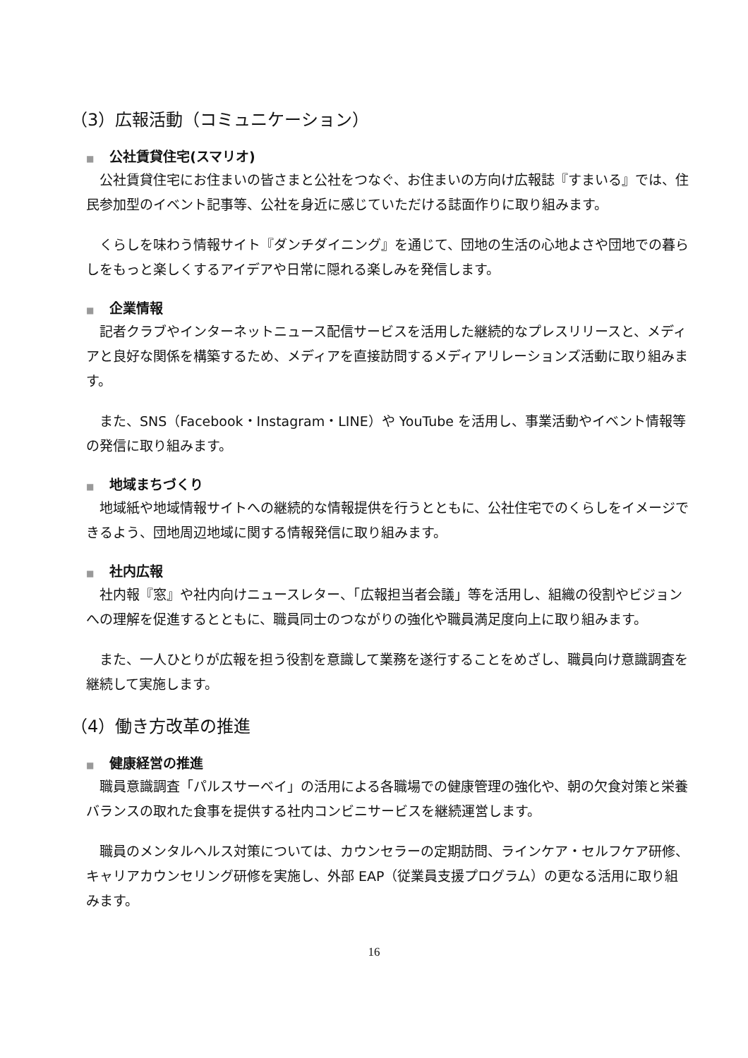（3）広報活動（コミュニケーション）
■ 公社賃貸住宅(スマリオ)
　公社賃貸住宅にお住まいの皆さまと公社をつなぐ、お住まいの方向け広報誌『すまいる』では、住民参加型のイベント記事等、公社を身近に感じていただける誌面作りに取り組みます。
　くらしを味わう情報サイト『ダンチダイニング』を通じて、団地の生活の心地よさや団地での暮らしをもっと楽しくするアイデアや日常に隠れる楽しみを発信します。
■ 企業情報
　記者クラブやインターネットニュース配信サービスを活用した継続的なプレスリリースと、メディアと良好な関係を構築するため、メディアを直接訪問するメディアリレーションズ活動に取り組みます。
　また、SNS（Facebook・Instagram・LINE）や YouTube を活用し、事業活動やイベント情報等の発信に取り組みます。
■ 地域まちづくり
　地域紙や地域情報サイトへの継続的な情報提供を行うとともに、公社住宅でのくらしをイメージできるよう、団地周辺地域に関する情報発信に取り組みます。
■ 社内広報
　社内報『窓』や社内向けニュースレター、「広報担当者会議」等を活用し、組織の役割やビジョンへの理解を促進するとともに、職員同士のつながりの強化や職員満足度向上に取り組みます。
　また、一人ひとりが広報を担う役割を意識して業務を遂行することをめざし、職員向け意識調査を継続して実施します。
（4）働き方改革の推進
■ 健康経営の推進
　職員意識調査「パルスサーベイ」の活用による各職場での健康管理の強化や、朝の欠食対策と栄養バランスの取れた食事を提供する社内コンビニサービスを継続運営します。
　職員のメンタルヘルス対策については、カウンセラーの定期訪問、ラインケア・セルフケア研修、キャリアカウンセリング研修を実施し、外部 EAP（従業員支援プログラム）の更なる活用に取り組みます。
16